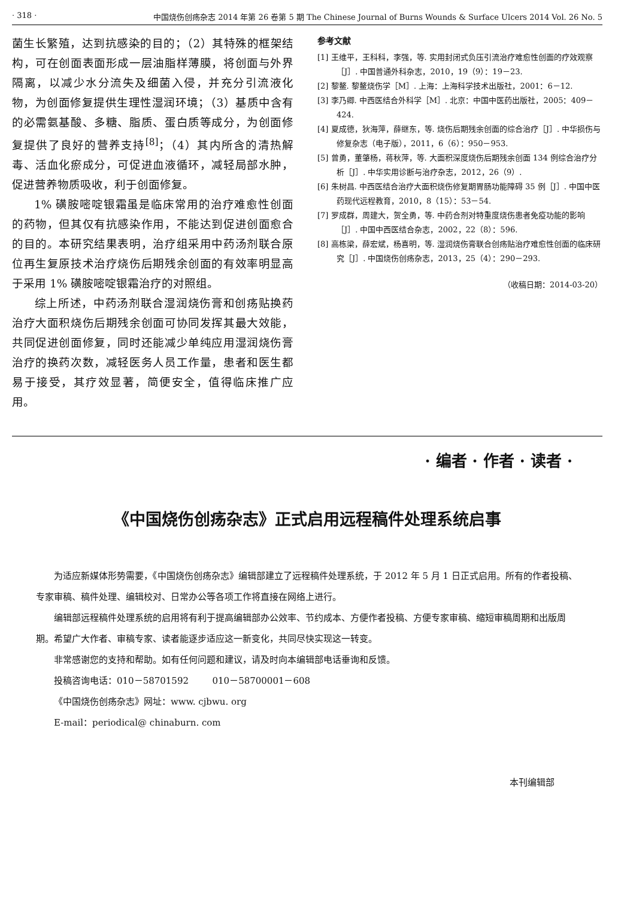· 318 · 中国烧伤创疡杂志 2014 年第 26 卷第 5 期 The Chinese Journal of Burns Wounds & Surface Ulcers 2014 Vol. 26 No. 5
菌生长繁殖，达到抗感染的目的；（2）其特殊的框架结构，可在创面表面形成一层油脂样薄膜，将创面与外界隔离，以减少水分流失及细菌入侵，并充分引流液化物，为创面修复提供生理性湿润环境；（3）基质中含有的必需氨基酸、多糖、脂质、蛋白质等成分，为创面修复提供了良好的营养支持<sup>[8]</sup>；（4）其内所含的清热解毒、活血化瘀成分，可促进血液循环，减轻局部水肿，促进营养物质吸收，利于创面修复。
  1% 磺胺嘧啶银霜虽是临床常用的治疗难愈性创面的药物，但其仅有抗感染作用，不能达到促进创面愈合的目的。本研究结果表明，治疗组采用中药汤剂联合原位再生复原技术治疗烧伤后期残余创面的有效率明显高于采用 1% 磺胺嘧啶银霜治疗的对照组。
  综上所述，中药汤剂联合湿润烧伤膏和创疡贴换药治疗大面积烧伤后期残余创面可协同发挥其最大效能，共同促进创面修复，同时还能减少单纯应用湿润烧伤膏治疗的换药次数，减轻医务人员工作量，患者和医生都易于接受，其疗效显著，简便安全，值得临床推广应用。
参考文献
[1] 王维平，王科科，李强，等. 实用封闭式负压引流治疗难愈性创面的疗效观察［J］. 中国普通外科杂志，2010，19（9）：19－23.
[2] 黎鳌. 黎鳌烧伤学［M］. 上海：上海科学技术出版社，2001：6－12.
[3] 李乃卿. 中西医结合外科学［M］. 北京：中国中医药出版社，2005：409－424.
[4] 夏成德，狄海萍，薛继东，等. 烧伤后期残余创面的综合治疗［J］. 中华损伤与修复杂志（电子版），2011，6（6）：950－953.
[5] 曾勇，董肇杨，蒋秋萍，等. 大面积深度烧伤后期残余创面 134 例综合治疗分析［J］. 中华实用诊断与治疗杂志，2012，26（9）.
[6] 朱树昌. 中西医结合治疗大面积烧伤修复期胃肠功能障碍 35 例［J］. 中国中医药现代远程教育，2010，8（15）：53－54.
[7] 罗成群，周建大，贺全勇，等. 中药合剂对特重度烧伤患者免疫功能的影响［J］. 中国中西医结合杂志，2002，22（8）：596.
[8] 高栋梁，薛宏斌，杨喜明，等. 湿润烧伤膏联合创疡贴治疗难愈性创面的临床研究［J］. 中国烧伤创疡杂志，2013，25（4）：290－293.
（收稿日期：2014-03-20）
· 编者 · 作者 · 读者 ·
《中国烧伤创疡杂志》正式启用远程稿件处理系统启事
  为适应新媒体形势需要，《中国烧伤创疡杂志》编辑部建立了远程稿件处理系统，于 2012 年 5 月 1 日正式启用。所有的作者投稿、专家审稿、稿件处理、编辑校对、日常办公等各项工作将直接在网络上进行。
  编辑部远程稿件处理系统的启用将有利于提高编辑部办公效率、节约成本、方便作者投稿、方便专家审稿、缩短审稿周期和出版周期。希望广大作者、审稿专家、读者能逐步适应这一新变化，共同尽快实现这一转变。
  非常感谢您的支持和帮助。如有任何问题和建议，请及时向本编辑部电话垂询和反馈。
  投稿咨询电话：010－58701592    010－58700001－608
  《中国烧伤创疡杂志》网址：www. cjbwu. org
  E-mail：periodical@ chinaburn. com
本刊编辑部